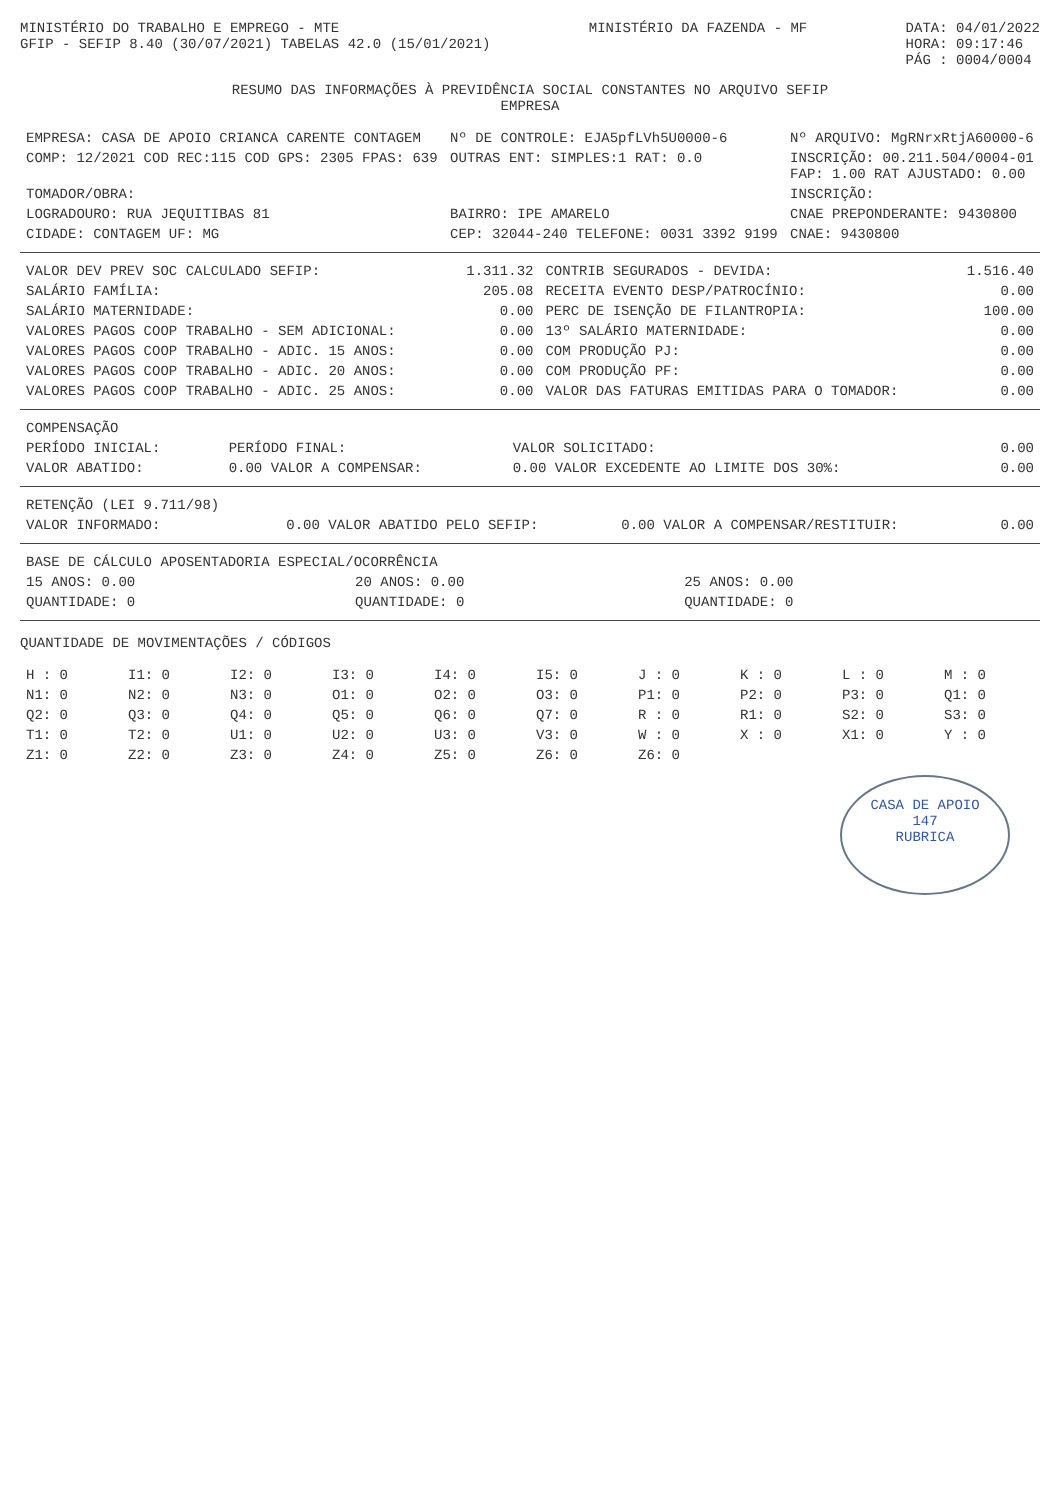MINISTÉRIO DO TRABALHO E EMPREGO - MTE
GFIP - SEFIP 8.40 (30/07/2021) TABELAS 42.0 (15/01/2021)
MINISTÉRIO DA FAZENDA - MF DATA: 04/01/2022
HORA: 09:17:46
PÁG : 0004/0004
RESUMO DAS INFORMAÇÕES À PREVIDÊNCIA SOCIAL CONSTANTES NO ARQUIVO SEFIP
EMPRESA
| EMPRESA: CASA DE APOIO CRIANCA CARENTE CONTAGEM | Nº DE CONTROLE: EJA5pfLVh5U0000-6 | Nº ARQUIVO: MgRNrxRtjA60000-6 |
| COMP: 12/2021 COD REC:115 COD GPS: 2305 FPAS: 639 | OUTRAS ENT: SIMPLES:1 RAT: 0.0 | INSCRIÇÃO: 00.211.504/0004-01 FAP: 1.00 RAT AJUSTADO: 0.00 |
| TOMADOR/OBRA: | | INSCRIÇÃO: |
| LOGRADOURO: RUA JEQUITIBAS 81 | BAIRRO: IPE AMARELO | CNAE PREPONDERANTE: 9430800 |
| CIDADE: CONTAGEM UF: MG | CEP: 32044-240 TELEFONE: 0031 3392 9199 | CNAE: 9430800 |
| VALOR DEV PREV SOC CALCULADO SEFIP: | 1.311.32 | CONTRIB SEGURADOS - DEVIDA: | 1.516.40 |
| SALÁRIO FAMÍLIA: | 205.08 | RECEITA EVENTO DESP/PATROCÍNIO: | 0.00 |
| SALÁRIO MATERNIDADE: | 0.00 | PERC DE ISENÇÃO DE FILANTROPIA: | 100.00 |
| VALORES PAGOS COOP TRABALHO - SEM ADICIONAL: | 0.00 | 13º SALÁRIO MATERNIDADE: | 0.00 |
| VALORES PAGOS COOP TRABALHO - ADIC. 15 ANOS: | 0.00 | COM PRODUÇÃO PJ: | 0.00 |
| VALORES PAGOS COOP TRABALHO - ADIC. 20 ANOS: | 0.00 | COM PRODUÇÃO PF: | 0.00 |
| VALORES PAGOS COOP TRABALHO - ADIC. 25 ANOS: | 0.00 | VALOR DAS FATURAS EMITIDAS PARA O TOMADOR: | 0.00 |
| COMPENSAÇÃO | | | |
| PERÍODO INICIAL: | PERÍODO FINAL: | VALOR SOLICITADO: | 0.00 |
| VALOR ABATIDO: | 0.00 VALOR A COMPENSAR: | 0.00 VALOR EXCEDENTE AO LIMITE DOS 30%: | 0.00 |
| RETENÇÃO (LEI 9.711/98) | | | |
| VALOR INFORMADO: | 0.00 VALOR ABATIDO PELO SEFIP: | 0.00 VALOR A COMPENSAR/RESTITUIR: | 0.00 |
| BASE DE CÁLCULO APOSENTADORIA ESPECIAL/OCORRÊNCIA | | | |
| 15 ANOS: 0.00 | 20 ANOS: 0.00 | 25 ANOS: 0.00 | |
| QUANTIDADE: 0 | QUANTIDADE: 0 | QUANTIDADE: 0 | |
QUANTIDADE DE MOVIMENTAÇÕES / CÓDIGOS
| H : 0 | I1: 0 | I2: 0 | I3: 0 | I4: 0 | I5: 0 | J : 0 | K : 0 | L : 0 | M : 0 |
| N1: 0 | N2: 0 | N3: 0 | O1: 0 | O2: 0 | O3: 0 | P1: 0 | P2: 0 | P3: 0 | Q1: 0 |
| Q2: 0 | Q3: 0 | Q4: 0 | Q5: 0 | Q6: 0 | Q7: 0 | R : 0 | R1: 0 | S2: 0 | S3: 0 |
| T1: 0 | T2: 0 | U1: 0 | U2: 0 | U3: 0 | V3: 0 | W : 0 | X : 0 | X1: 0 | Y : 0 |
| Z1: 0 | Z2: 0 | Z3: 0 | Z4: 0 | Z5: 0 | Z6: 0 | Z6: 0 | | | |
CASA DE APOIO
147
RUBRICA